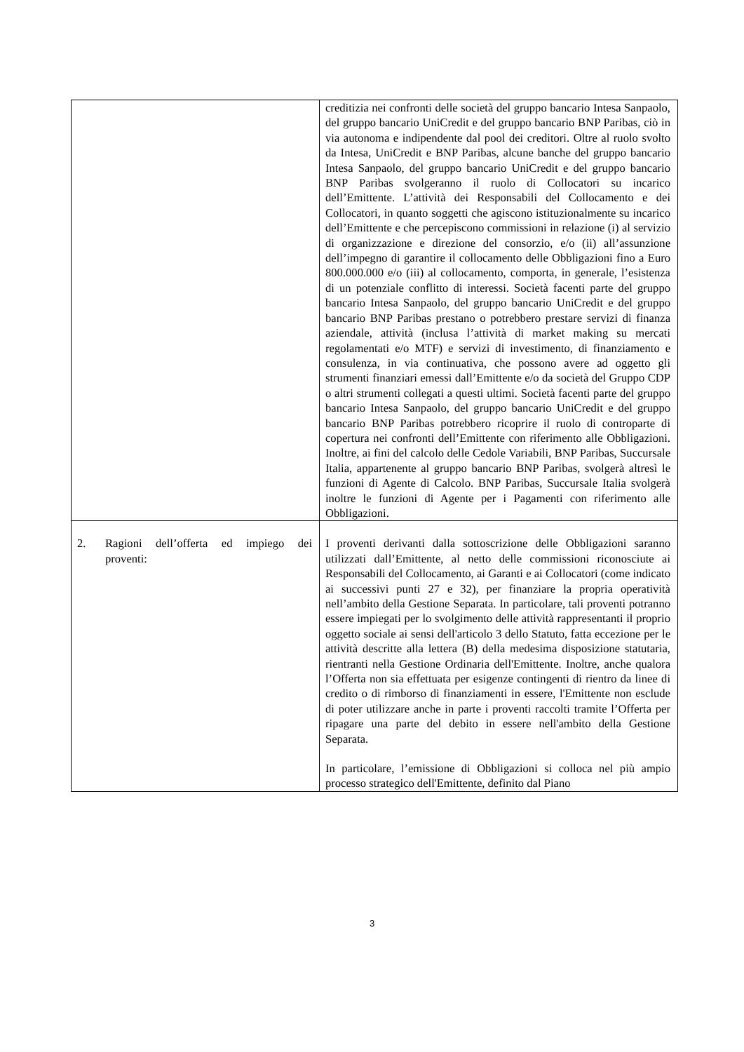| | creditizia nei confronti delle società del gruppo bancario Intesa Sanpaolo, del gruppo bancario UniCredit e del gruppo bancario BNP Paribas, ciò in via autonoma e indipendente dal pool dei creditori. Oltre al ruolo svolto da Intesa, UniCredit e BNP Paribas, alcune banche del gruppo bancario Intesa Sanpaolo, del gruppo bancario UniCredit e del gruppo bancario BNP Paribas svolgeranno il ruolo di Collocatori su incarico dell’Emittente. L’attività dei Responsabili del Collocamento e dei Collocatori, in quanto soggetti che agiscono istituzionalmente su incarico dell’Emittente e che percepiscono commissioni in relazione (i) al servizio di organizzazione e direzione del consorzio, e/o (ii) all’assunzione dell’impegno di garantire il collocamento delle Obbligazioni fino a Euro 800.000.000 e/o (iii) al collocamento, comporta, in generale, l’esistenza di un potenziale conflitto di interessi. Società facenti parte del gruppo bancario Intesa Sanpaolo, del gruppo bancario UniCredit e del gruppo bancario BNP Paribas prestano o potrebbero prestare servizi di finanza aziendale, attività (inclusa l’attività di market making su mercati regolamentati e/o MTF) e servizi di investimento, di finanziamento e consulenza, in via continuativa, che possono avere ad oggetto gli strumenti finanziari emessi dall’Emittente e/o da società del Gruppo CDP o altri strumenti collegati a questi ultimi. Società facenti parte del gruppo bancario Intesa Sanpaolo, del gruppo bancario UniCredit e del gruppo bancario BNP Paribas potrebbero ricoprire il ruolo di controparte di copertura nei confronti dell’Emittente con riferimento alle Obbligazioni. Inoltre, ai fini del calcolo delle Cedole Variabili, BNP Paribas, Succursale Italia, appartenente al gruppo bancario BNP Paribas, svolgerà altresì le funzioni di Agente di Calcolo. BNP Paribas, Succursale Italia svolgerà inoltre le funzioni di Agente per i Pagamenti con riferimento alle Obbligazioni. |
| 2. Ragioni dell’offerta ed impiego dei proventi: | I proventi derivanti dalla sottoscrizione delle Obbligazioni saranno utilizzati dall’Emittente, al netto delle commissioni riconosciute ai Responsabili del Collocamento, ai Garanti e ai Collocatori (come indicato ai successivi punti 27 e 32), per finanziare la propria operatività nell’ambito della Gestione Separata. In particolare, tali proventi potranno essere impiegati per lo svolgimento delle attività rappresentanti il proprio oggetto sociale ai sensi dell'articolo 3 dello Statuto, fatta eccezione per le attività descritte alla lettera (B) della medesima disposizione statutaria, rientranti nella Gestione Ordinaria dell'Emittente. Inoltre, anche qualora l’Offerta non sia effettuata per esigenze contingenti di rientro da linee di credito o di rimborso di finanziamenti in essere, l'Emittente non esclude di poter utilizzare anche in parte i proventi raccolti tramite l’Offerta per ripagare una parte del debito in essere nell'ambito della Gestione Separata. In particolare, l’emissione di Obbligazioni si colloca nel più ampio processo strategico dell'Emittente, definito dal Piano |
3